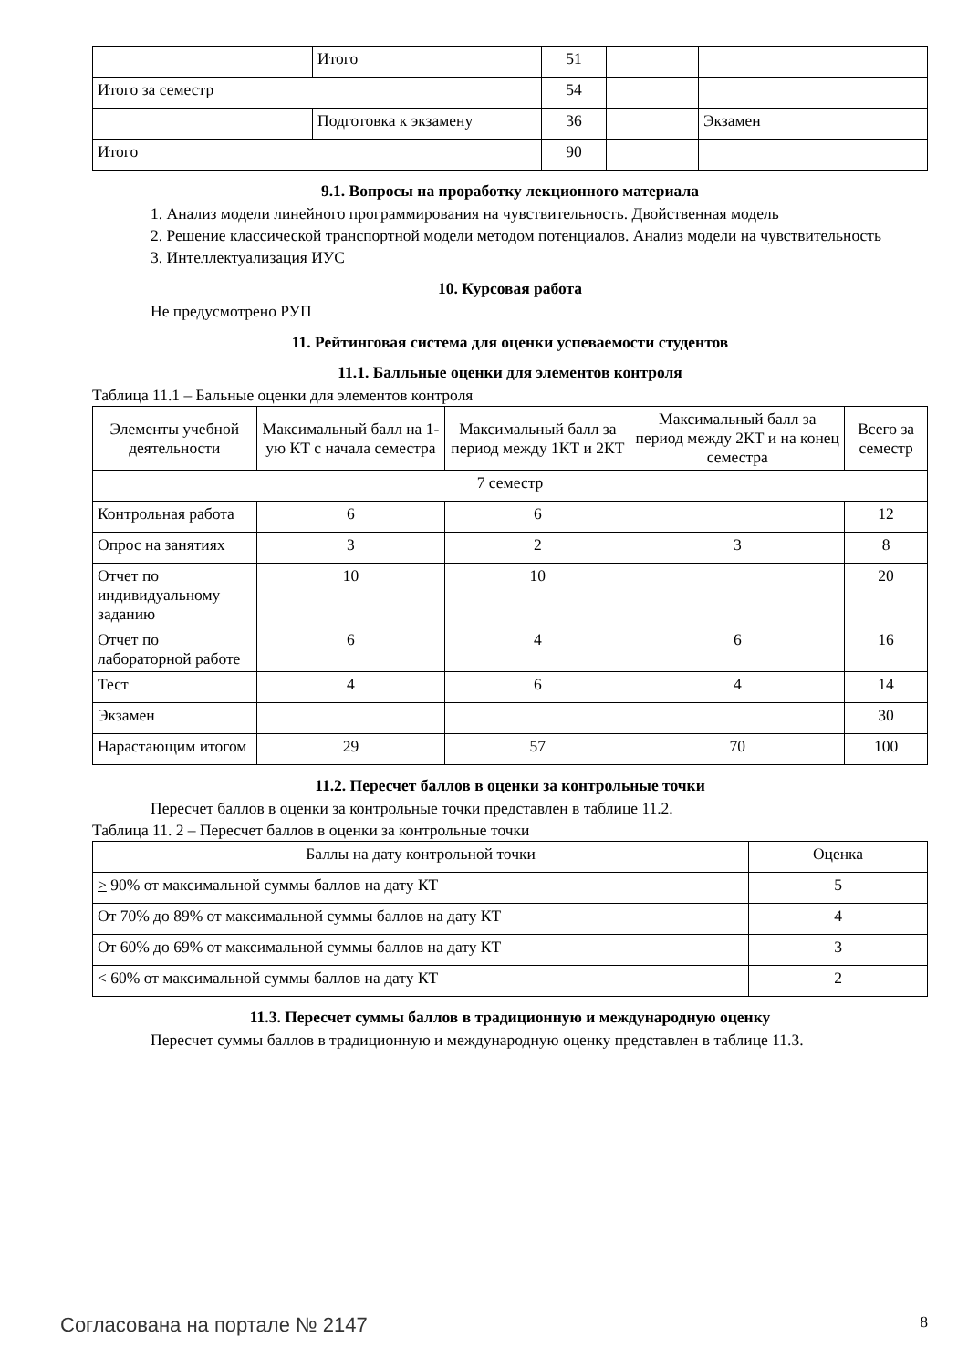| | Итого | 51 | | |
| Итого за семестр | | 54 | | |
| | Подготовка к экзамену | 36 | | Экзамен |
| Итого | | 90 | | |
9.1. Вопросы на проработку лекционного материала
1. Анализ модели линейного программирования на чувствительность. Двойственная модель
2. Решение классической транспортной модели методом потенциалов. Анализ модели на чувствительность
3. Интеллектуализация ИУС
10. Курсовая работа
Не предусмотрено РУП
11. Рейтинговая система для оценки успеваемости студентов
11.1. Балльные оценки для элементов контроля
Таблица 11.1 – Бальные оценки для элементов контроля
| Элементы учебной деятельности | Максимальный балл на 1-ую КТ с начала семестра | Максимальный балл за период между 1КТ и 2КТ | Максимальный балл за период между 2КТ и на конец семестра | Всего за семестр |
| --- | --- | --- | --- | --- |
| 7 семестр | | | | |
| Контрольная работа | 6 | 6 | | 12 |
| Опрос на занятиях | 3 | 2 | 3 | 8 |
| Отчет по индивидуальному заданию | 10 | 10 | | 20 |
| Отчет по лабораторной работе | 6 | 4 | 6 | 16 |
| Тест | 4 | 6 | 4 | 14 |
| Экзамен | | | | 30 |
| Нарастающим итогом | 29 | 57 | 70 | 100 |
11.2. Пересчет баллов в оценки за контрольные точки
Пересчет баллов в оценки за контрольные точки представлен в таблице 11.2.
Таблица 11. 2 – Пересчет баллов в оценки за контрольные точки
| Баллы на дату контрольной точки | Оценка |
| --- | --- |
| > 90% от максимальной суммы баллов на дату КТ | 5 |
| От 70% до 89% от максимальной суммы баллов на дату КТ | 4 |
| От 60% до 69% от максимальной суммы баллов на дату КТ | 3 |
| < 60% от максимальной суммы баллов на дату КТ | 2 |
11.3. Пересчет суммы баллов в традиционную и международную оценку
Пересчет суммы баллов в традиционную и международную оценку представлен в таблице 11.3.
Согласована на портале № 2147 8